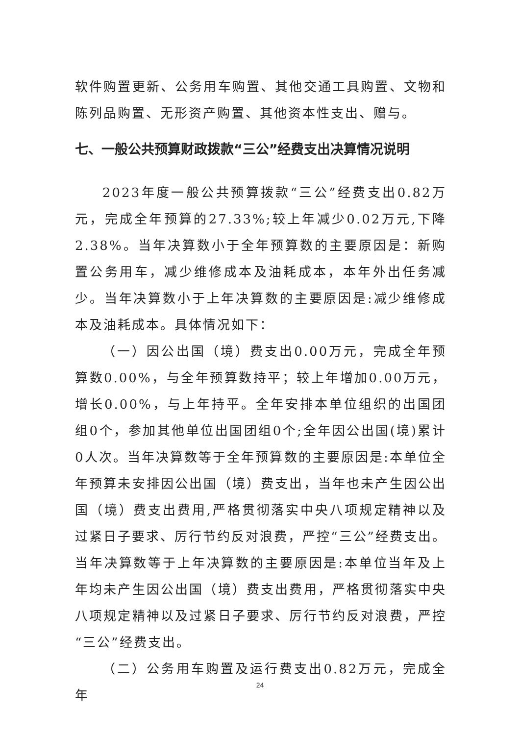软件购置更新、公务用车购置、其他交通工具购置、文物和陈列品购置、无形资产购置、其他资本性支出、赠与。
七、一般公共预算财政拨款“三公”经费支出决算情况说明
2023年度一般公共预算拨款“三公”经费支出0.82万元，完成全年预算的27.33%;较上年减少0.02万元,下降2.38%。当年决算数小于全年预算数的主要原因是：新购置公务用车，减少维修成本及油耗成本，本年外出任务减少。当年决算数小于上年决算数的主要原因是:减少维修成本及油耗成本。具体情况如下：
（一）因公出国（境）费支出0.00万元，完成全年预算数0.00%，与全年预算数持平；较上年增加0.00万元，增长0.00%，与上年持平。全年安排本单位组织的出国团组0个，参加其他单位出国团组0个;全年因公出国(境)累计0人次。当年决算数等于全年预算数的主要原因是:本单位全年预算未安排因公出国（境）费支出，当年也未产生因公出国（境）费支出费用,严格贯彻落实中央八项规定精神以及过紧日子要求、厉行节约反对浪费，严控“三公”经费支出。当年决算数等于上年决算数的主要原因是:本单位当年及上年均未产生因公出国（境）费支出费用，严格贯彻落实中央八项规定精神以及过紧日子要求、厉行节约反对浪费，严控“三公”经费支出。
（二）公务用车购置及运行费支出0.82万元，完成全年
24